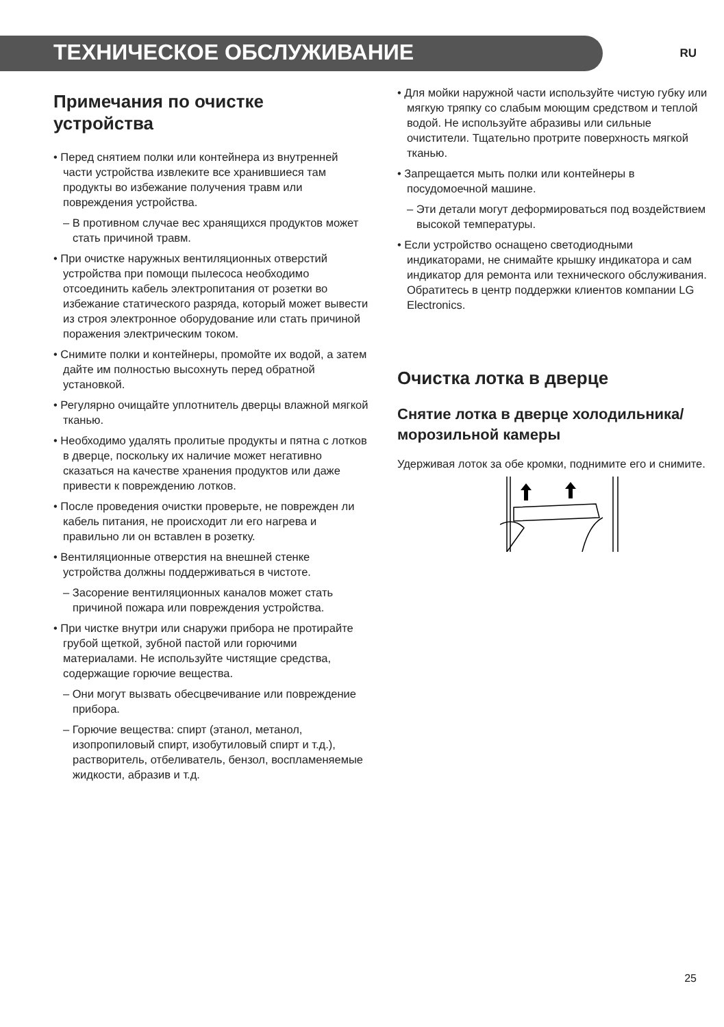ТЕХНИЧЕСКОЕ ОБСЛУЖИВАНИЕ
RU
Примечания по очистке устройства
• Перед снятием полки или контейнера из внутренней части устройства извлеките все хранившиеся там продукты во избежание получения травм или повреждения устройства.
– В противном случае вес хранящихся продуктов может стать причиной травм.
• При очистке наружных вентиляционных отверстий устройства при помощи пылесоса необходимо отсоединить кабель электропитания от розетки во избежание статического разряда, который может вывести из строя электронное оборудование или стать причиной поражения электрическим током.
• Снимите полки и контейнеры, промойте их водой, а затем дайте им полностью высохнуть перед обратной установкой.
• Регулярно очищайте уплотнитель дверцы влажной мягкой тканью.
• Необходимо удалять пролитые продукты и пятна с лотков в дверце, поскольку их наличие может негативно сказаться на качестве хранения продуктов или даже привести к повреждению лотков.
• После проведения очистки проверьте, не поврежден ли кабель питания, не происходит ли его нагрева и правильно ли он вставлен в розетку.
• Вентиляционные отверстия на внешней стенке устройства должны поддерживаться в чистоте.
– Засорение вентиляционных каналов может стать причиной пожара или повреждения устройства.
• При чистке внутри или снаружи прибора не протирайте грубой щеткой, зубной пастой или горючими материалами. Не используйте чистящие средства, содержащие горючие вещества.
– Они могут вызвать обесцвечивание или повреждение прибора.
– Горючие вещества: спирт (этанол, метанол, изопропиловый спирт, изобутиловый спирт и т.д.), растворитель, отбеливатель, бензол, воспламеняемые жидкости, абразив и т.д.
• Для мойки наружной части используйте чистую губку или мягкую тряпку со слабым моющим средством и теплой водой. Не используйте абразивы или сильные очистители. Тщательно протрите поверхность мягкой тканью.
• Запрещается мыть полки или контейнеры в посудомоечной машине.
– Эти детали могут деформироваться под воздействием высокой температуры.
• Если устройство оснащено светодиодными индикаторами, не снимайте крышку индикатора и сам индикатор для ремонта или технического обслуживания. Обратитесь в центр поддержки клиентов компании LG Electronics.
Очистка лотка в дверце
Снятие лотка в дверце холодильника/морозильной камеры
Удерживая лоток за обе кромки, поднимите его и снимите.
25